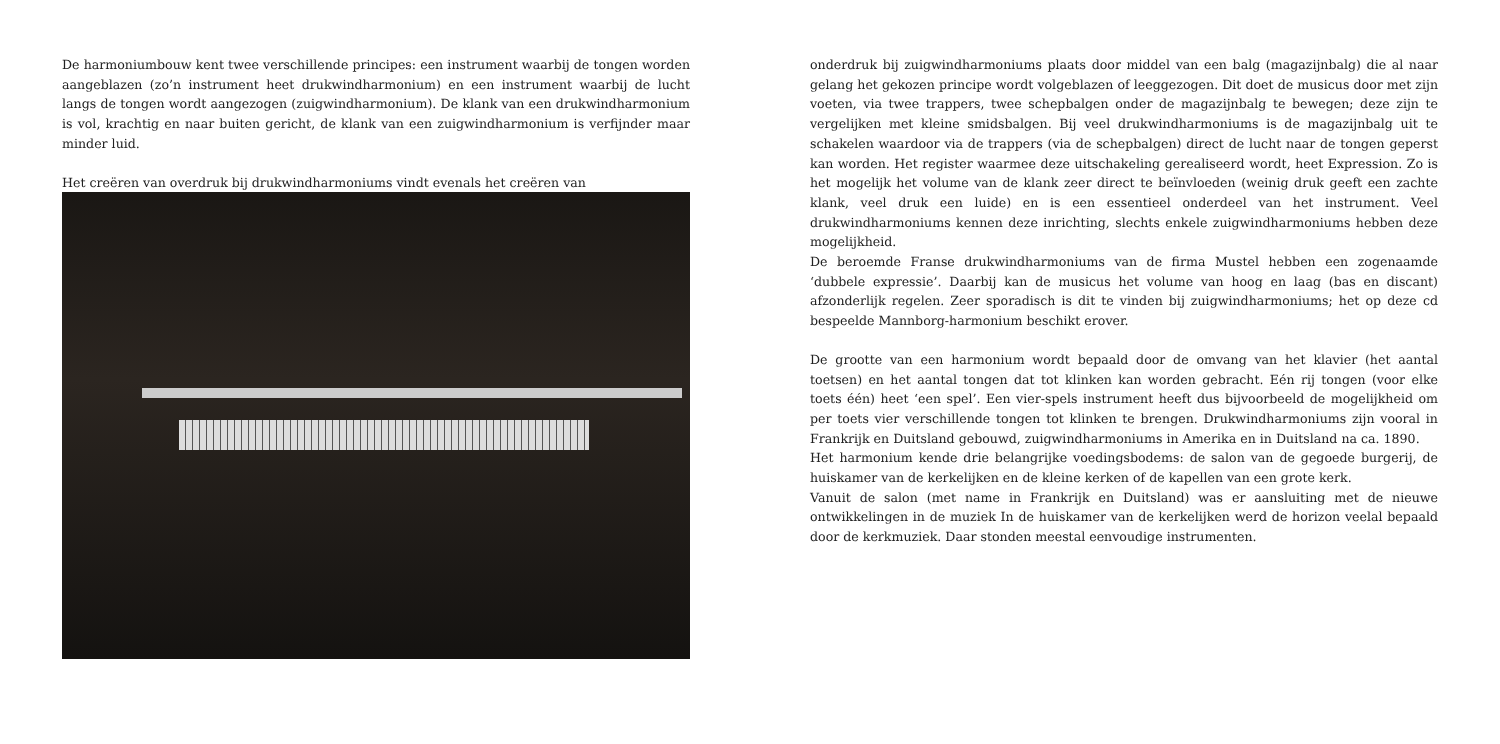De harmoniumbouw kent twee verschillende principes: een instrument waarbij de tongen worden aangeblazen (zo’n instrument heet drukwindharmonium) en een instrument waarbij de lucht langs de tongen wordt aangezogen (zuigwindharmonium). De klank van een drukwindharmonium is vol, krachtig en naar buiten gericht, de klank van een zuigwindharmonium is verfijnder maar minder luid.
Het creëren van overdruk bij drukwindharmoniums vindt evenals het creëren van
onderdruk bij zuigwindharmoniums plaats door middel van een balg (magazijnbalg) die al naar gelang het gekozen principe wordt volgeblazen of leeggezogen. Dit doet de musicus door met zijn voeten, via twee trappers, twee schepbalgen onder de magazijnbalg te bewegen; deze zijn te vergelijken met kleine smidsbalgen. Bij veel drukwindharmoniums is de magazijnbalg uit te schakelen waardoor via de trappers (via de schepbalgen) direct de lucht naar de tongen geperst kan worden. Het register waarmee deze uitschakeling gerealiseerd wordt, heet Expression. Zo is het mogelijk het volume van de klank zeer direct te beïnvloeden (weinig druk geeft een zachte klank, veel druk een luide) en is een essentieel onderdeel van het instrument. Veel drukwindharmoniums kennen deze inrichting, slechts enkele zuigwindharmoniums hebben deze mogelijkheid.
De beroemde Franse drukwindharmoniums van de firma Mustel hebben een zogenaamde ‘dubbele expressie’. Daarbij kan de musicus het volume van hoog en laag (bas en discant) afzonderlijk regelen. Zeer sporadisch is dit te vinden bij zuigwindharmoniums; het op deze cd bespeelde Mannborg-harmonium beschikt erover.
De grootte van een harmonium wordt bepaald door de omvang van het klavier (het aantal toetsen) en het aantal tongen dat tot klinken kan worden gebracht. Eén rij tongen (voor elke toets één) heet ‘een spel’. Een vier-spels instrument heeft dus bijvoorbeeld de mogelijkheid om per toets vier verschillende tongen tot klinken te brengen. Drukwindharmoniums zijn vooral in Frankrijk en Duitsland gebouwd, zuigwindharmoniums in Amerika en in Duitsland na ca. 1890.
Het harmonium kende drie belangrijke voedingsbodems: de salon van de gegoede burgerij, de huiskamer van de kerkelijken en de kleine kerken of de kapellen van een grote kerk.
Vanuit de salon (met name in Frankrijk en Duitsland) was er aansluiting met de nieuwe ontwikkelingen in de muziek In de huiskamer van de kerkelijken werd de horizon veelal bepaald door de kerkmuziek. Daar stonden meestal eenvoudige instrumenten.